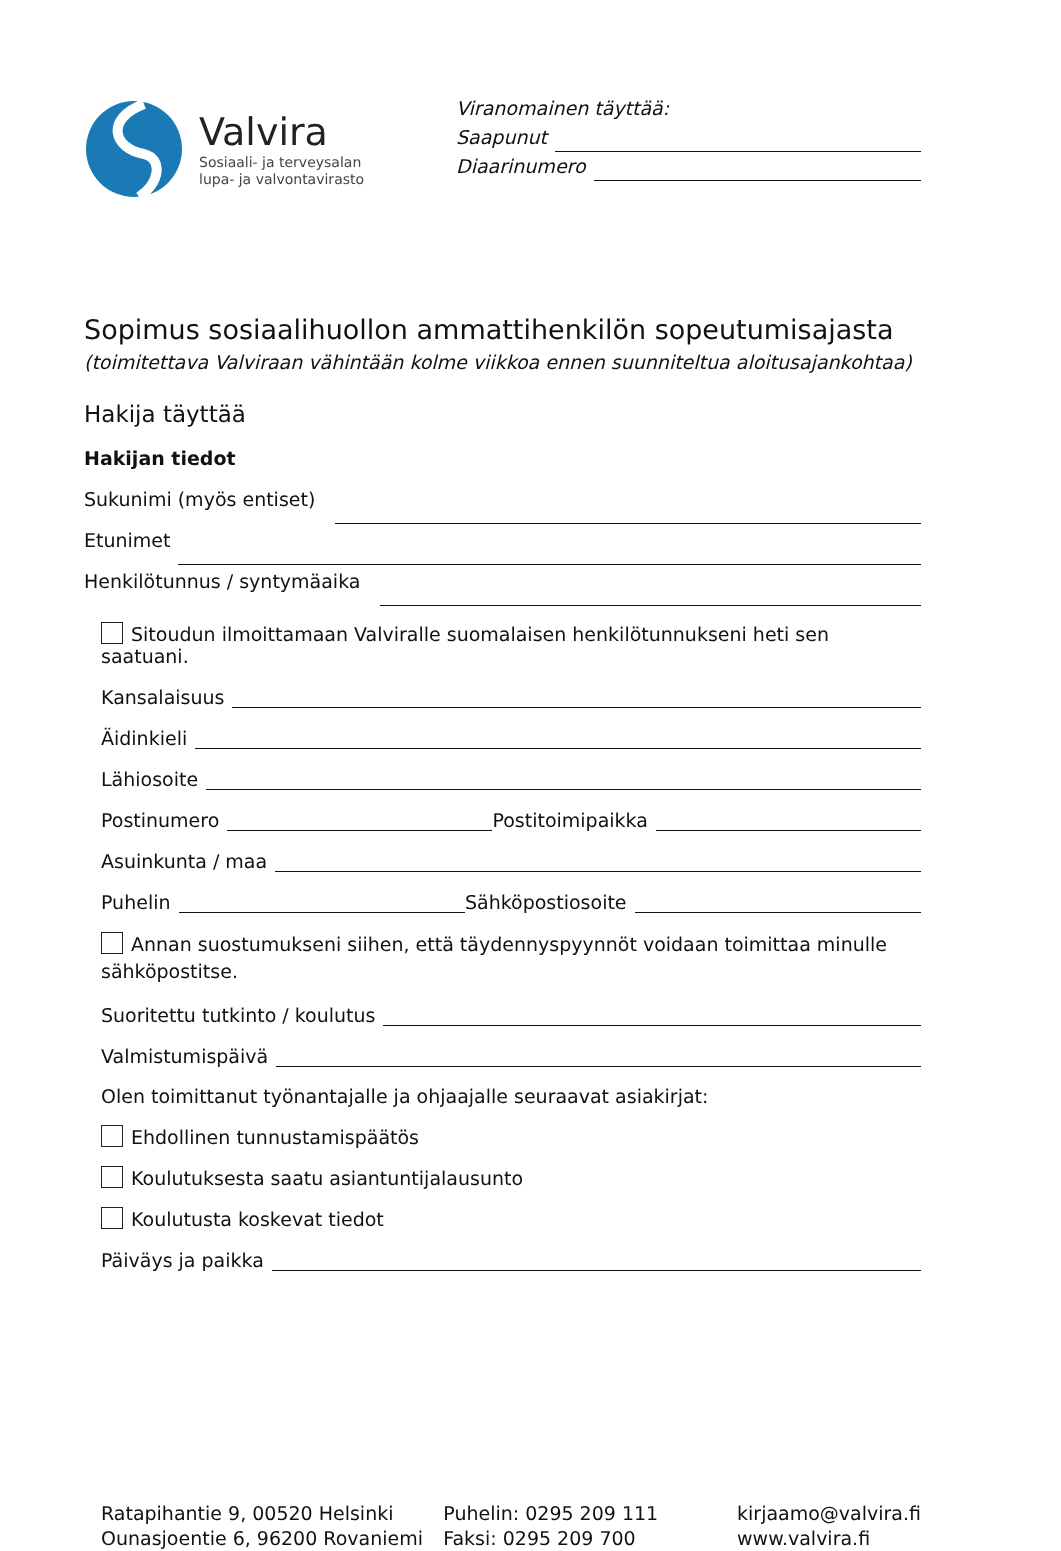Valvira
Sosiaali- ja terveysalan
lupa- ja valvontavirasto
Viranomainen täyttää:
Saapunut
Diaarinumero
Sopimus sosiaalihuollon ammattihenkilön sopeutumisajasta
(toimitettava Valviraan vähintään kolme viikkoa ennen suunniteltua aloitusajankohtaa)
Hakija täyttää
Hakijan tiedot
Sukunimi (myös entiset)
Etunimet
Henkilötunnus / syntymäaika
Sitoudun ilmoittamaan Valviralle suomalaisen henkilötunnukseni heti sen saatuani.
Kansalaisuus
Äidinkieli
Lähiosoite
Postinumero Postitoimipaikka
Asuinkunta / maa
Puhelin Sähköpostiosoite
Annan suostumukseni siihen, että täydennyspyynnöt voidaan toimittaa minulle sähköpostitse.
Suoritettu tutkinto / koulutus
Valmistumispäivä
Olen toimittanut työnantajalle ja ohjaajalle seuraavat asiakirjat:
Ehdollinen tunnustamispäätös
Koulutuksesta saatu asiantuntijalausunto
Koulutusta koskevat tiedot
Päiväys ja paikka
Ratapihantie 9, 00520 Helsinki
Ounasjoentie 6, 96200 Rovaniemi
Puhelin: 0295 209 111
Faksi: 0295 209 700
kirjaamo@valvira.fi
www.valvira.fi